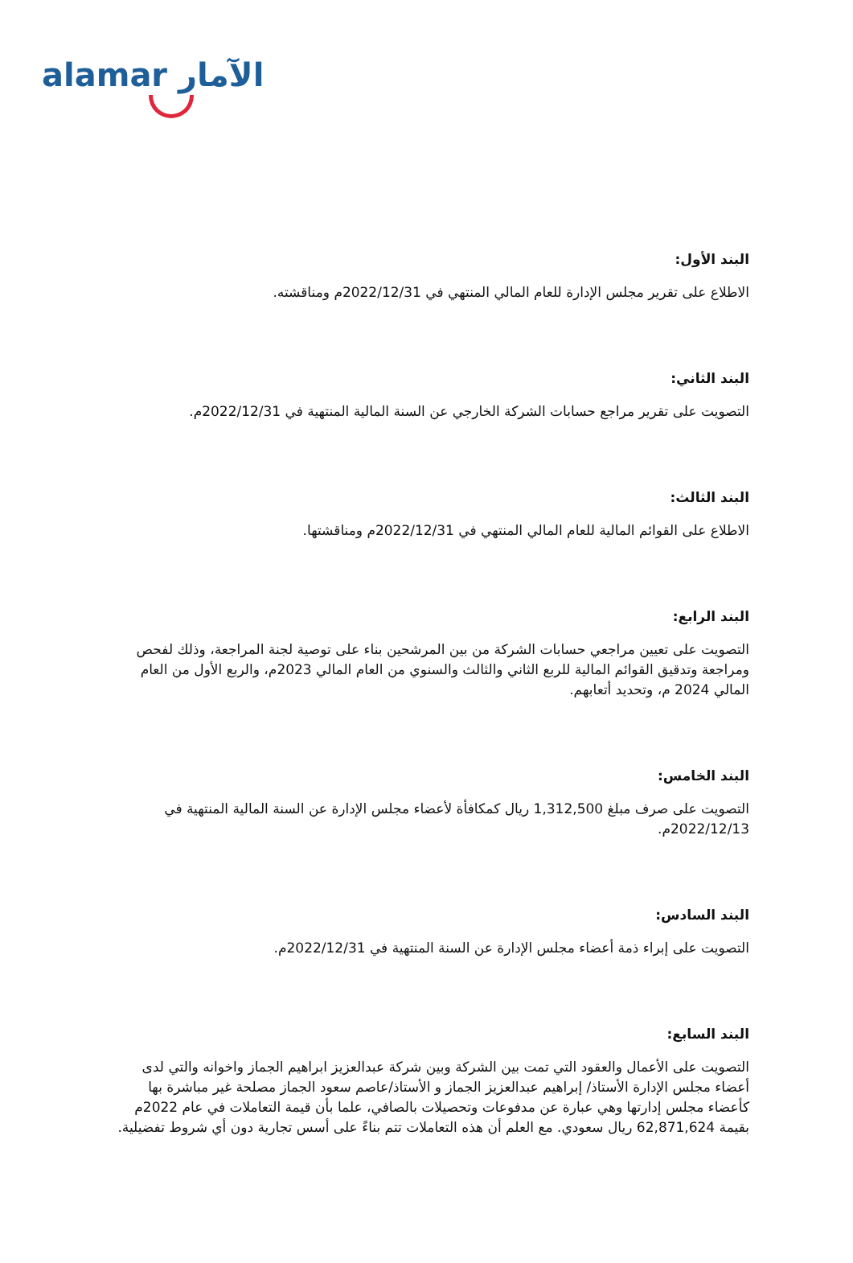alamar الآمار
البند الأول:
الاطلاع على تقرير مجلس الإدارة للعام المالي المنتهي في 2022/12/31م ومناقشته.
البند الثاني:
التصويت على تقرير مراجع حسابات الشركة الخارجي عن السنة المالية المنتهية في 2022/12/31م.
البند الثالث:
الاطلاع على القوائم المالية للعام المالي المنتهي في 2022/12/31م ومناقشتها.
البند الرابع:
التصويت على تعيين مراجعي حسابات الشركة من بين المرشحين بناء على توصية لجنة المراجعة، وذلك لفحص ومراجعة وتدقيق القوائم المالية للربع الثاني والثالث والسنوي من العام المالي 2023م، والربع الأول من العام المالي 2024 م، وتحديد أتعابهم.
البند الخامس:
التصويت على صرف مبلغ 1,312,500 ريال كمكافأة لأعضاء مجلس الإدارة عن السنة المالية المنتهية في 2022/12/13م.
البند السادس:
التصويت على إبراء ذمة أعضاء مجلس الإدارة عن السنة المنتهية في 2022/12/31م.
البند السابع:
التصويت على الأعمال والعقود التي تمت بين الشركة وبين شركة عبدالعزيز ابراهيم الجماز واخوانه والتي لدى أعضاء مجلس الإدارة الأستاذ/ إبراهيم عبدالعزيز الجماز و الأستاذ/عاصم سعود الجماز مصلحة غير مباشرة بها كأعضاء مجلس إدارتها وهي عبارة عن مدفوعات وتحصيلات بالصافي، علما بأن قيمة التعاملات في عام 2022م بقيمة 62,871,624 ريال سعودي. مع العلم أن هذه التعاملات تتم بناءً على أسس تجارية دون أي شروط تفضيلية.